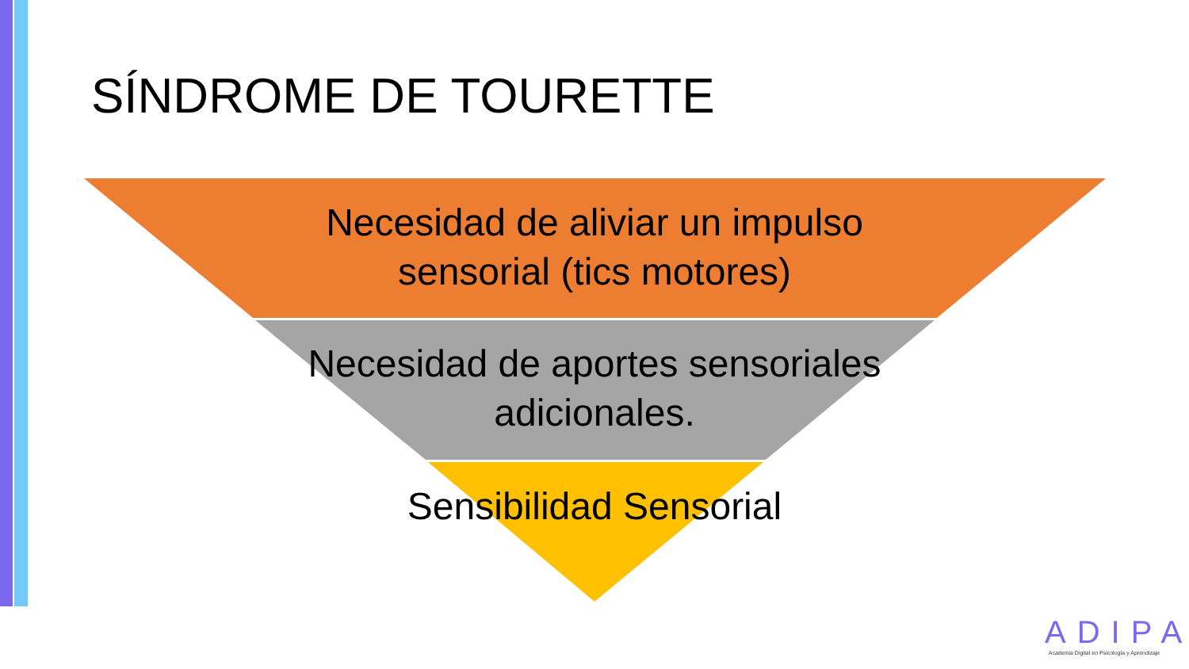SÍNDROME DE TOURETTE
Necesidad de aliviar un impulso sensorial (tics motores)
Necesidad de aportes sensoriales adicionales.
Sensibilidad Sensorial
ADIPA
Academia Digital en Psicología y Aprendizaje